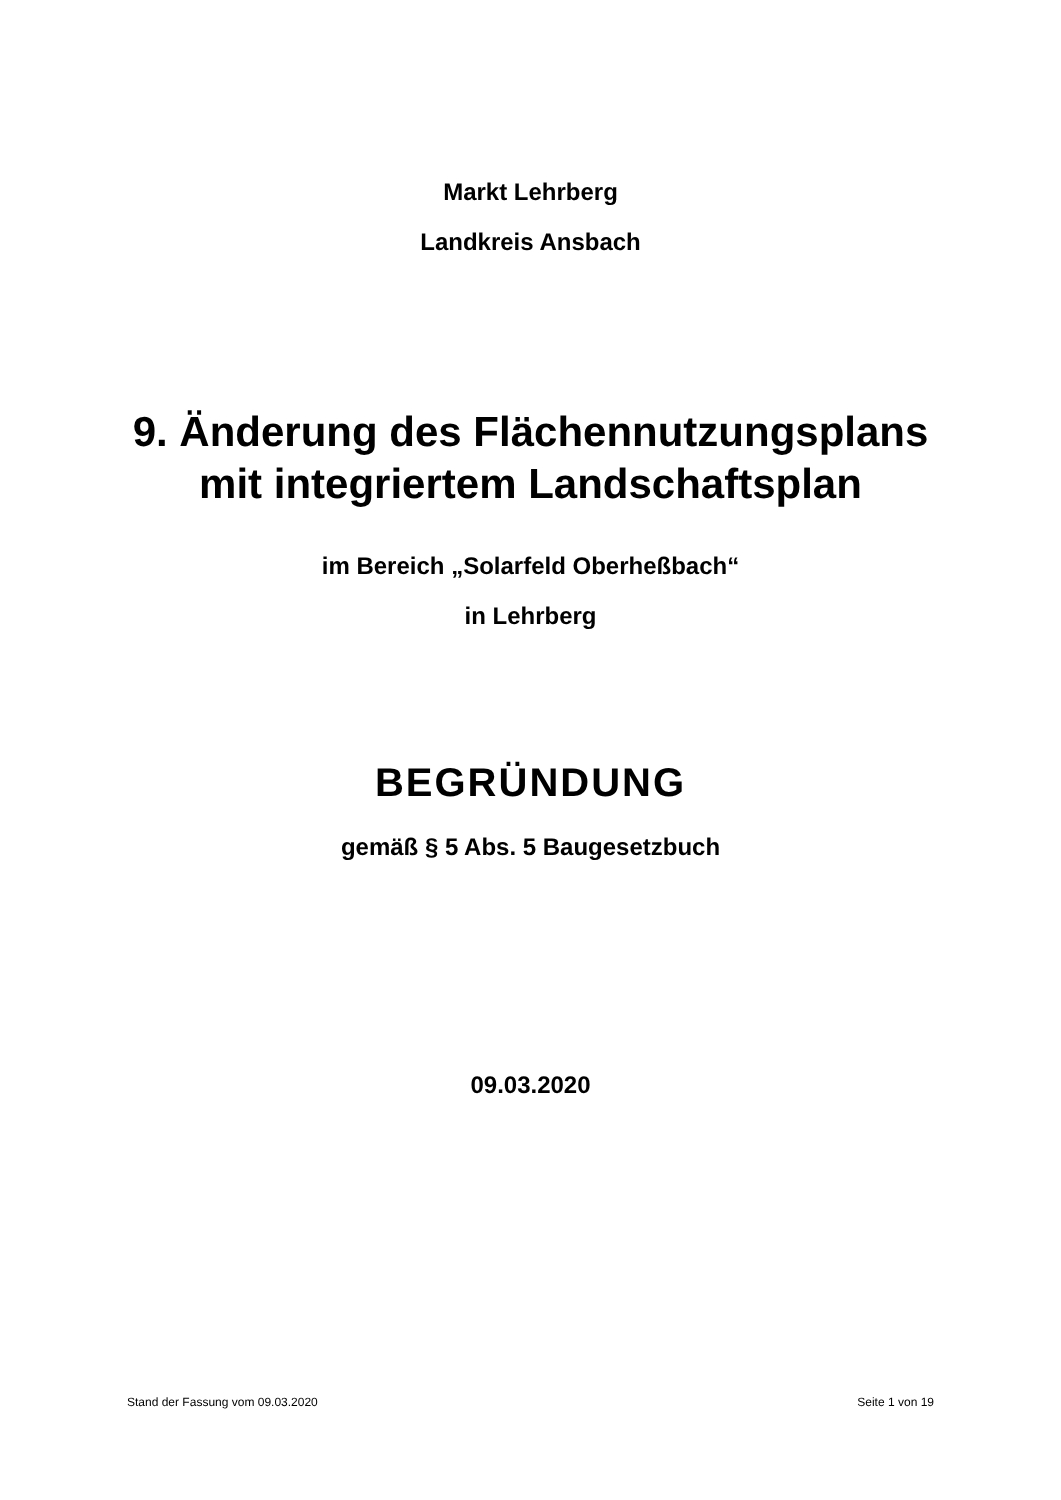Markt Lehrberg
Landkreis Ansbach
9. Änderung des Flächennutzungsplans
mit integriertem Landschaftsplan
im Bereich „Solarfeld Oberheßbach“
in Lehrberg
BEGRÜNDUNG
gemäß § 5 Abs. 5 Baugesetzbuch
09.03.2020
Stand der Fassung vom 09.03.2020 Seite 1 von 19